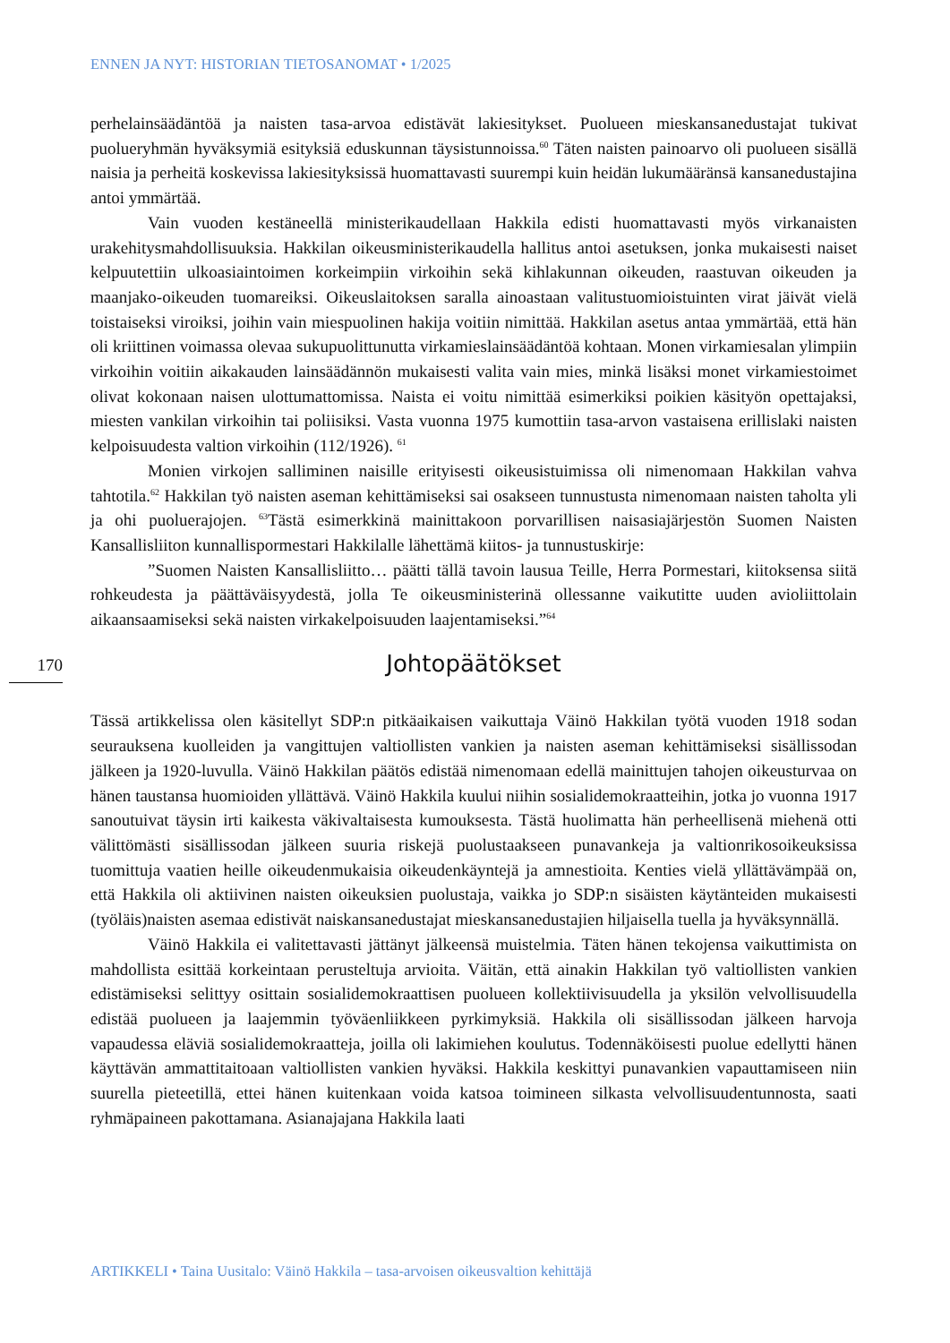ENNEN JA NYT: HISTORIAN TIETOSANOMAT • 1/2025
perhelainsäädäntöä ja naisten tasa-arvoa edistävät lakiesitykset. Puolueen mieskansanedustajat tukivat puolueryhmän hyväksymiä esityksiä eduskunnan täysistunnoissa.<sup>60</sup> Täten naisten painoarvo oli puolueen sisällä naisia ja perheitä koskevissa lakiesityksissä huomattavasti suurempi kuin heidän lukumääränsä kansanedustajina antoi ymmärtää.
Vain vuoden kestäneellä ministerikaudellaan Hakkila edisti huomattavasti myös virkanaisten urakehitysmahdollisuuksia. Hakkilan oikeusministerikaudella hallitus antoi asetuksen, jonka mukaisesti naiset kelpuutettiin ulkoasiaintoimen korkeimpiin virkoihin sekä kihlakunnan oikeuden, raastuvan oikeuden ja maanjako-oikeuden tuomareiksi. Oikeuslaitoksen saralla ainoastaan valitustuomioistuinten virat jäivät vielä toistaiseksi viroiksi, joihin vain miespuolinen hakija voitiin nimittää. Hakkilan asetus antaa ymmärtää, että hän oli kriittinen voimassa olevaa sukupuolittunutta virkamieslainsäädäntöä kohtaan. Monen virkamiesalan ylimpiin virkoihin voitiin aikakauden lainsäädännön mukaisesti valita vain mies, minkä lisäksi monet virkamiestoimet olivat kokonaan naisen ulottumattomissa. Naista ei voitu nimittää esimerkiksi poikien käsityön opettajaksi, miesten vankilan virkoihin tai poliisiksi. Vasta vuonna 1975 kumottiin tasa-arvon vastaisena erillislaki naisten kelpoisuudesta valtion virkoihin (112/1926). <sup>61</sup>
Monien virkojen salliminen naisille erityisesti oikeusistuimissa oli nimenomaan Hakkilan vahva tahtotila.<sup>62</sup> Hakkilan työ naisten aseman kehittämiseksi sai osakseen tunnustusta nimenomaan naisten taholta yli ja ohi puoluerajojen. <sup>63</sup>Tästä esimerkkinä mainittakoon porvarillisen naisasiajärjestön Suomen Naisten Kansallisliiton kunnallispormestari Hakkilalle lähettämä kiitos- ja tunnustuskirje:
”Suomen Naisten Kansallisliitto… päätti tällä tavoin lausua Teille, Herra Pormestari, kiitoksensa siitä rohkeudesta ja päättäväisyydestä, jolla Te oikeusministerinä ollessanne vaikutitte uuden avioliittolain aikaansaamiseksi sekä naisten virkakelpoisuuden laajentamiseksi.”<sup>64</sup>
Johtopäätökset
Tässä artikkelissa olen käsitellyt SDP:n pitkäaikaisen vaikuttaja Väinö Hakkilan työtä vuoden 1918 sodan seurauksena kuolleiden ja vangittujen valtiollisten vankien ja naisten aseman kehittämiseksi sisällissodan jälkeen ja 1920-luvulla. Väinö Hakkilan päätös edistää nimenomaan edellä mainittujen tahojen oikeusturvaa on hänen taustansa huomioiden yllättävä. Väinö Hakkila kuului niihin sosialidemokraatteihin, jotka jo vuonna 1917 sanoutuivat täysin irti kaikesta väkivaltaisesta kumouksesta. Tästä huolimatta hän perheellisenä miehenä otti välittömästi sisällissodan jälkeen suuria riskejä puolustaakseen punavankeja ja valtionrikosoikeuksissa tuomittuja vaatien heille oikeudenmukaisia oikeudenkäyntejä ja amnestioita. Kenties vielä yllättävämpää on, että Hakkila oli aktiivinen naisten oikeuksien puolustaja, vaikka jo SDP:n sisäisten käytänteiden mukaisesti (työläis)naisten asemaa edistivät naiskansanedustajat mieskansanedustajien hiljaisella tuella ja hyväksynnällä.
Väinö Hakkila ei valitettavasti jättänyt jälkeensä muistelmia. Täten hänen tekojensa vaikuttimista on mahdollista esittää korkeintaan perusteltuja arvioita. Väitän, että ainakin Hakkilan työ valtiollisten vankien edistämiseksi selittyy osittain sosialidemokraattisen puolueen kollektiivisuudella ja yksilön velvollisuudella edistää puolueen ja laajemmin työväenliikkeen pyrkimyksiä. Hakkila oli sisällissodan jälkeen harvoja vapaudessa eläviä sosialidemokraatteja, joilla oli lakimiehen koulutus. Todennäköisesti puolue edellytti hänen käyttävän ammattitaitoaan valtiollisten vankien hyväksi. Hakkila keskittyi punavankien vapauttamiseen niin suurella pieteetillä, ettei hänen kuitenkaan voida katsoa toimineen silkasta velvollisuudentunnosta, saati ryhmäpaineen pakottamana. Asianajajana Hakkila laati
170
ARTIKKELI • Taina Uusitalo: Väinö Hakkila – tasa-arvoisen oikeusvaltion kehittäjä